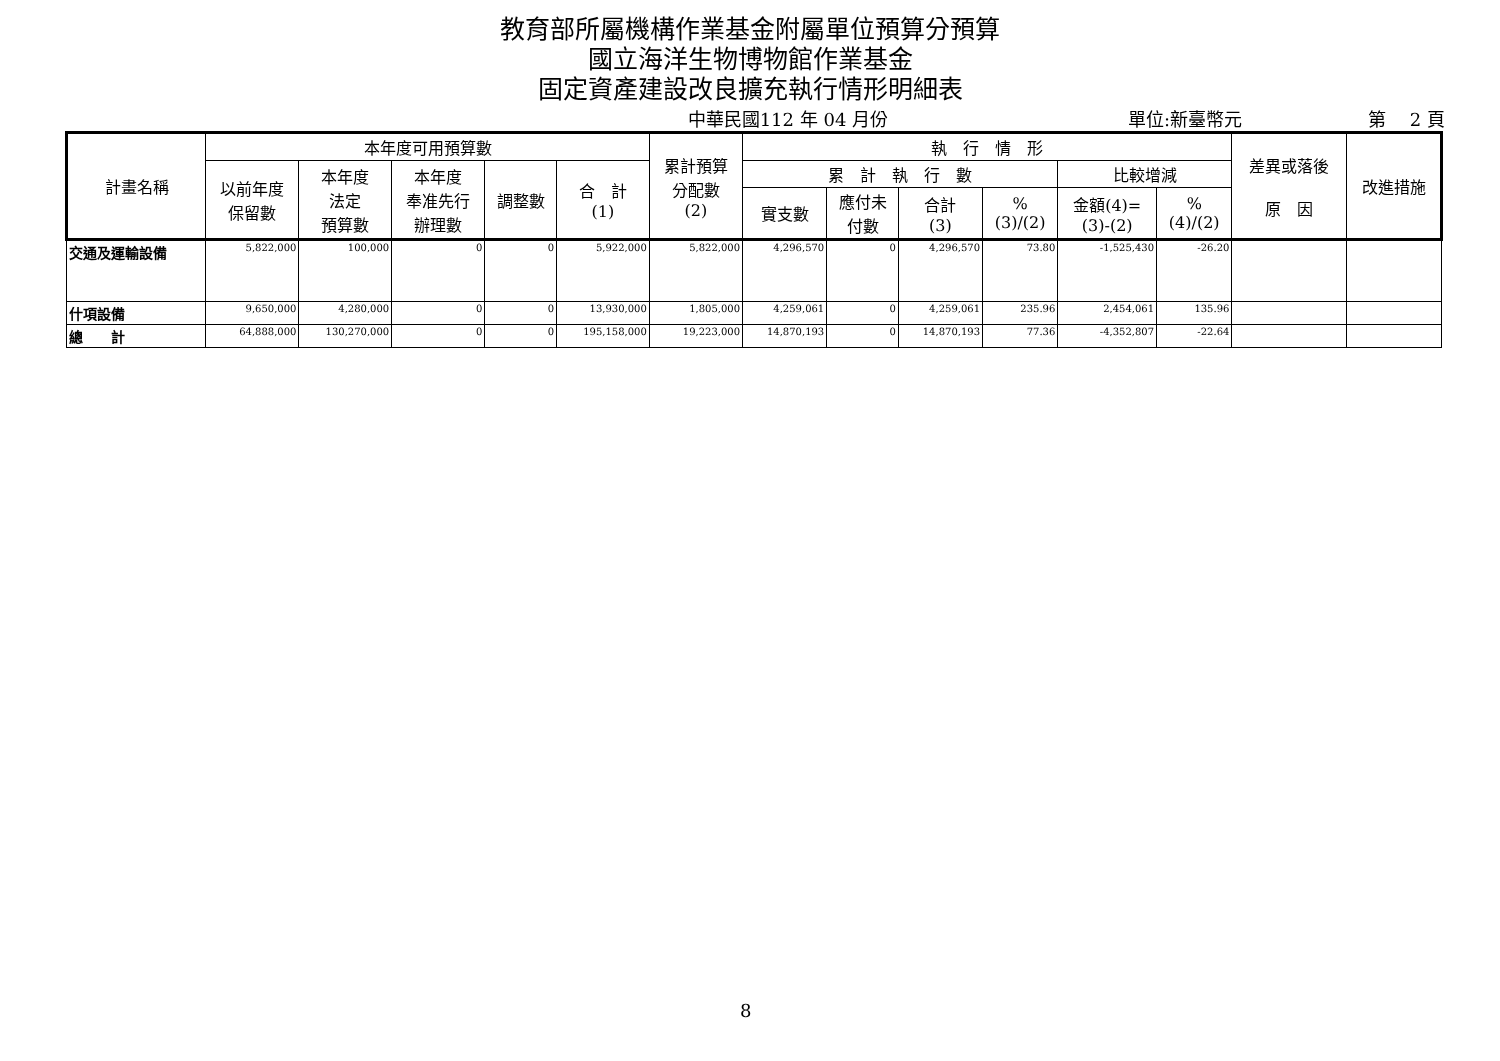教育部所屬機構作業基金附屬單位預算分預算
國立海洋生物博物館作業基金
固定資產建設改良擴充執行情形明細表
中華民國112 年 04 月份 單位:新臺幣元 第　 2 頁
| 計畫名稱 | 本年度可用預算數 | | | | | 累計預算 分配數 (2) | 執 行 情 形 | | | | | | 差異或落後 原 因 | 改進措施 |
| --- | --- | --- | --- | --- | --- | --- | --- | --- | --- | --- | --- | --- | --- | --- |
| | 以前年度 保留數 | 本年度 法定 預算數 | 本年度 奉准先行 辦理數 | 調整數 | 合 計 (1) | | 累 計 執 行 數 | | | | 比較增減 | | | |
| | | | | | | | 實支數 | 應付未 付數 | 合計 (3) | % (3)/(2) | 金額(4)= (3)-(2) | % (4)/(2) | | |
| 交通及運輸設備 | 5,822,000 | 100,000 | 0 | 0 | 5,922,000 | 5,822,000 | 4,296,570 | 0 | 4,296,570 | 73.80 | -1,525,430 | -26.20 | | |
| 什項設備 | 9,650,000 | 4,280,000 | 0 | 0 | 13,930,000 | 1,805,000 | 4,259,061 | 0 | 4,259,061 | 235.96 | 2,454,061 | 135.96 | | |
| 總 計 | 64,888,000 | 130,270,000 | 0 | 0 | 195,158,000 | 19,223,000 | 14,870,193 | 0 | 14,870,193 | 77.36 | -4,352,807 | -22.64 | | |
8